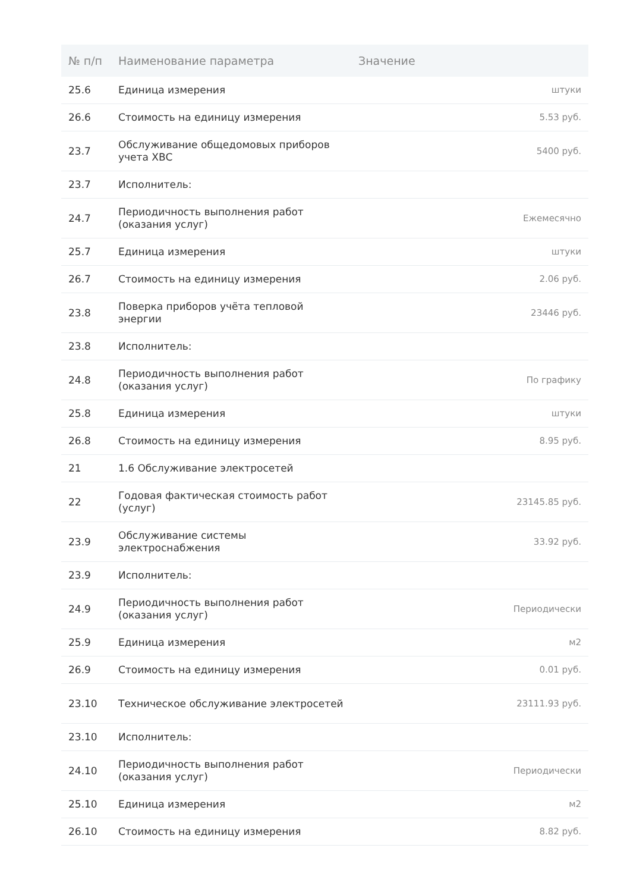| № п/п | Наименование параметра | Значение |
| --- | --- | --- |
| 25.6 | Единица измерения | штуки |
| 26.6 | Стоимость на единицу измерения | 5.53 руб. |
| 23.7 | Обслуживание общедомовых приборов учета ХВС | 5400 руб. |
| 23.7 | Исполнитель: | |
| 24.7 | Периодичность выполнения работ (оказания услуг) | Ежемесячно |
| 25.7 | Единица измерения | штуки |
| 26.7 | Стоимость на единицу измерения | 2.06 руб. |
| 23.8 | Поверка приборов учёта тепловой энергии | 23446 руб. |
| 23.8 | Исполнитель: | |
| 24.8 | Периодичность выполнения работ (оказания услуг) | По графику |
| 25.8 | Единица измерения | штуки |
| 26.8 | Стоимость на единицу измерения | 8.95 руб. |
| 21 | 1.6 Обслуживание электросетей | |
| 22 | Годовая фактическая стоимость работ (услуг) | 23145.85 руб. |
| 23.9 | Обслуживание системы электроснабжения | 33.92 руб. |
| 23.9 | Исполнитель: | |
| 24.9 | Периодичность выполнения работ (оказания услуг) | Периодически |
| 25.9 | Единица измерения | м2 |
| 26.9 | Стоимость на единицу измерения | 0.01 руб. |
| 23.10 | Техническое обслуживание электросетей | 23111.93 руб. |
| 23.10 | Исполнитель: | |
| 24.10 | Периодичность выполнения работ (оказания услуг) | Периодически |
| 25.10 | Единица измерения | м2 |
| 26.10 | Стоимость на единицу измерения | 8.82 руб. |